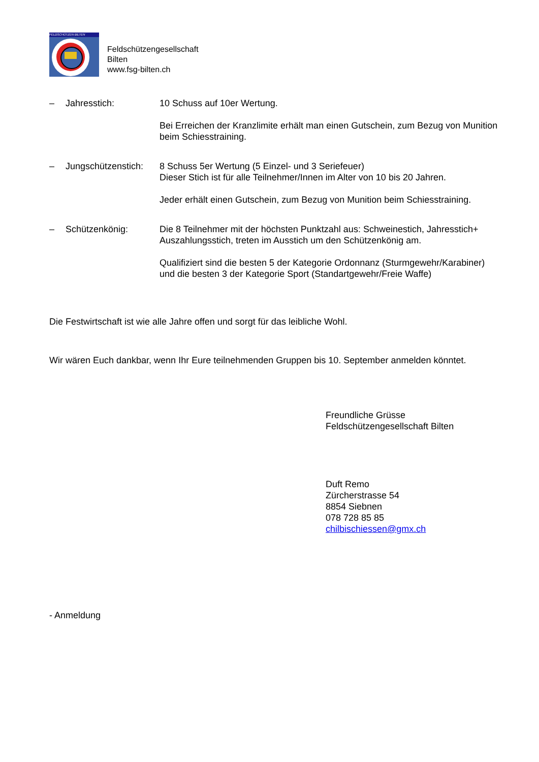FELDSCHÜTZEN BILTEN
Feldschützengesellschaft
Bilten
www.fsg-bilten.ch
– Jahresstich: 10 Schuss auf 10er Wertung.
Bei Erreichen der Kranzlimite erhält man einen Gutschein, zum Bezug von Munition beim Schiesstraining.
– Jungschützenstich:
8 Schuss 5er Wertung (5 Einzel- und 3 Seriefeuer)
Dieser Stich ist für alle Teilnehmer/Innen im Alter von 10 bis 20 Jahren.
Jeder erhält einen Gutschein, zum Bezug von Munition beim Schiesstraining.
– Schützenkönig: Die 8 Teilnehmer mit der höchsten Punktzahl aus: Schweinestich, Jahresstich+ Auszahlungsstich, treten im Ausstich um den Schützenkönig am.
Qualifiziert sind die besten 5 der Kategorie Ordonnanz (Sturmgewehr/Karabiner)
und die besten 3 der Kategorie Sport (Standartgewehr/Freie Waffe)
Die Festwirtschaft ist wie alle Jahre offen und sorgt für das leibliche Wohl.
Wir wären Euch dankbar, wenn Ihr Eure teilnehmenden Gruppen bis 10. September anmelden könntet.
Freundliche Grüsse
Feldschützengesellschaft Bilten
Duft Remo
Zürcherstrasse 54
8854 Siebnen
078 728 85 85
chilbischiessen@gmx.ch
- Anmeldung